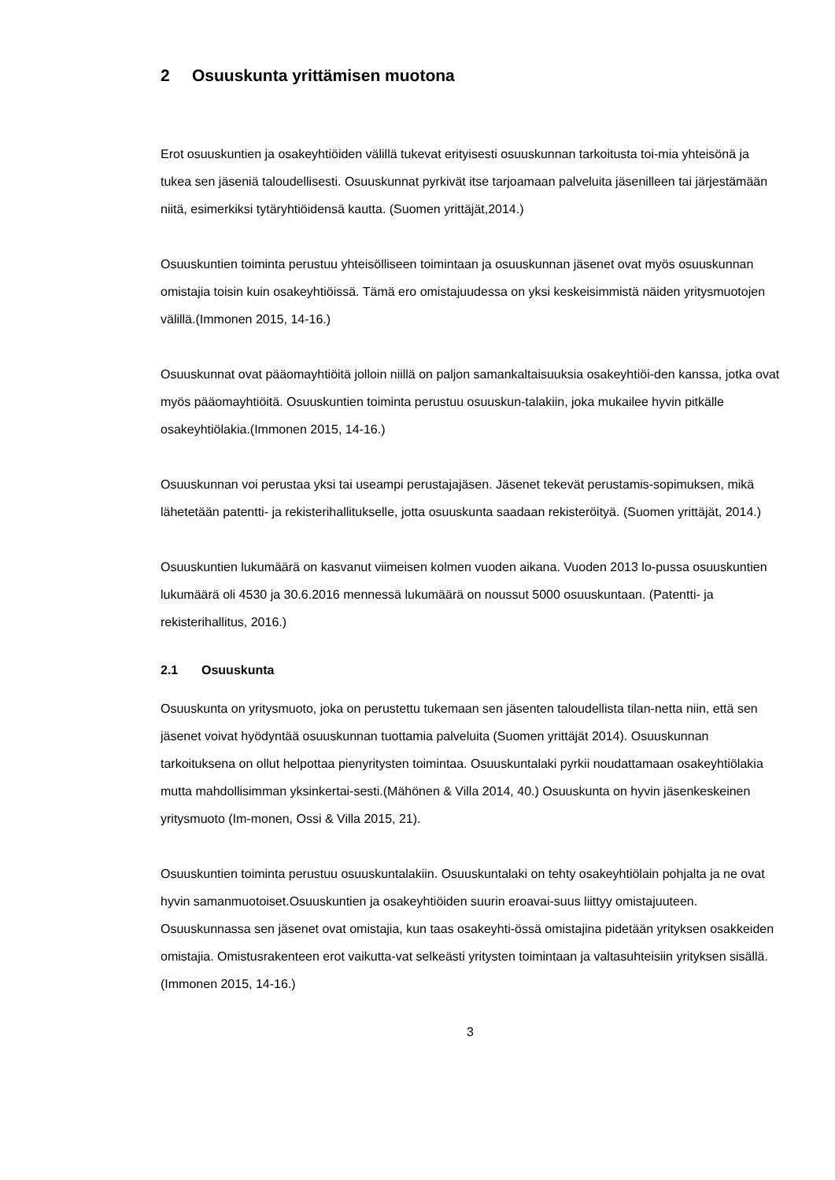2 Osuuskunta yrittämisen muotona
Erot osuuskuntien ja osakeyhtiöiden välillä tukevat erityisesti osuuskunnan tarkoitusta toi-mia yhteisönä ja tukea sen jäseniä taloudellisesti. Osuuskunnat pyrkivät itse tarjoamaan palveluita jäsenilleen tai järjestämään niitä, esimerkiksi tytäryhtiöidensä kautta. (Suomen yrittäjät,2014.)
Osuuskuntien toiminta perustuu yhteisölliseen toimintaan ja osuuskunnan jäsenet ovat myös osuuskunnan omistajia toisin kuin osakeyhtiöissä. Tämä ero omistajuudessa on yksi keskeisimmistä näiden yritysmuotojen välillä.(Immonen 2015, 14-16.)
Osuuskunnat ovat pääomayhtiöitä jolloin niillä on paljon samankaltaisuuksia osakeyhtiöi-den kanssa, jotka ovat myös pääomayhtiöitä. Osuuskuntien toiminta perustuu osuuskun-talakiin, joka mukailee hyvin pitkälle osakeyhtiölakia.(Immonen 2015, 14-16.)
Osuuskunnan voi perustaa yksi tai useampi perustajajäsen. Jäsenet tekevät perustamis-sopimuksen, mikä lähetetään patentti- ja rekisterihallitukselle, jotta osuuskunta saadaan rekisteröityä. (Suomen yrittäjät, 2014.)
Osuuskuntien lukumäärä on kasvanut viimeisen kolmen vuoden aikana. Vuoden 2013 lo-pussa osuuskuntien lukumäärä oli 4530 ja 30.6.2016 mennessä lukumäärä on noussut 5000 osuuskuntaan. (Patentti- ja rekisterihallitus, 2016.)
2.1 Osuuskunta
Osuuskunta on yritysmuoto, joka on perustettu tukemaan sen jäsenten taloudellista tilan-netta niin, että sen jäsenet voivat hyödyntää osuuskunnan tuottamia palveluita (Suomen yrittäjät 2014). Osuuskunnan tarkoituksena on ollut helpottaa pienyritysten toimintaa. Osuuskuntalaki pyrkii noudattamaan osakeyhtiölakia mutta mahdollisimman yksinkertai-sesti.(Mähönen & Villa 2014, 40.) Osuuskunta on hyvin jäsenkeskeinen yritysmuoto (Im-monen, Ossi & Villa 2015, 21).
Osuuskuntien toiminta perustuu osuuskuntalakiin. Osuuskuntalaki on tehty osakeyhtiölain pohjalta ja ne ovat hyvin samanmuotoiset.Osuuskuntien ja osakeyhtiöiden suurin eroavai-suus liittyy omistajuuteen. Osuuskunnassa sen jäsenet ovat omistajia, kun taas osakeyhti-össä omistajina pidetään yrityksen osakkeiden omistajia. Omistusrakenteen erot vaikutta-vat selkeästi yritysten toimintaan ja valtasuhteisiin yrityksen sisällä. (Immonen 2015, 14-16.)
3